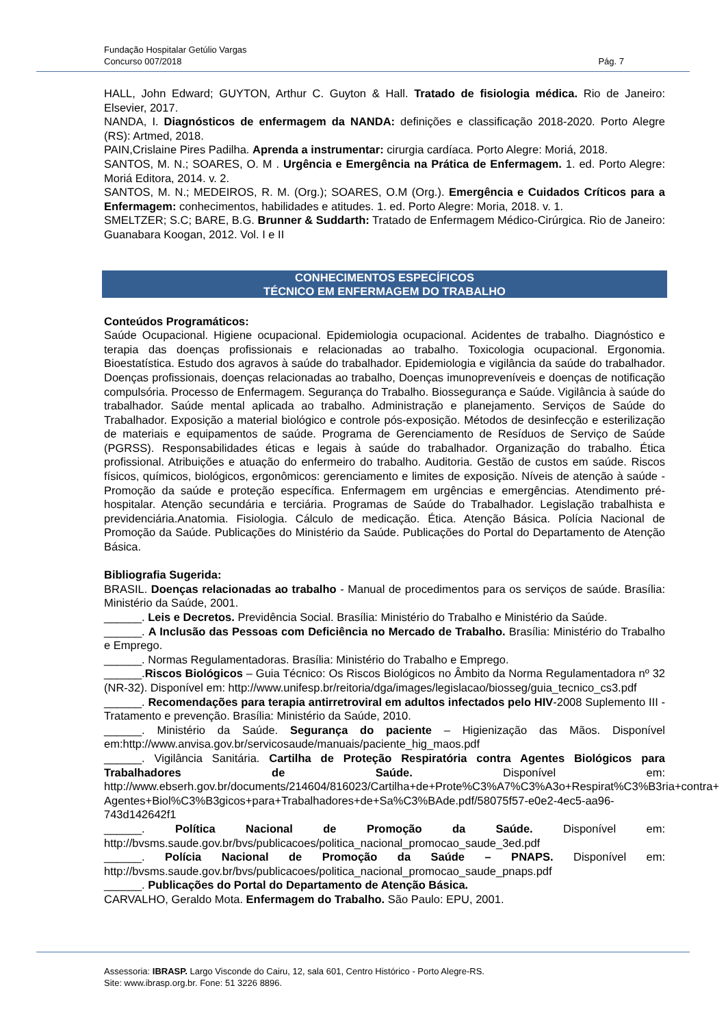Fundação Hospitalar Getúlio Vargas
Concurso 007/2018 Pág. 7
HALL, John Edward; GUYTON, Arthur C. Guyton & Hall. Tratado de fisiologia médica. Rio de Janeiro: Elsevier, 2017.
NANDA, I. Diagnósticos de enfermagem da NANDA: definições e classificação 2018-2020. Porto Alegre (RS): Artmed, 2018.
PAIN,Crislaine Pires Padilha. Aprenda a instrumentar: cirurgia cardíaca. Porto Alegre: Moriá, 2018.
SANTOS, M. N.; SOARES, O. M . Urgência e Emergência na Prática de Enfermagem. 1. ed. Porto Alegre: Moriá Editora, 2014. v. 2.
SANTOS, M. N.; MEDEIROS, R. M. (Org.); SOARES, O.M (Org.). Emergência e Cuidados Críticos para a Enfermagem: conhecimentos, habilidades e atitudes. 1. ed. Porto Alegre: Moria, 2018. v. 1.
SMELTZER; S.C; BARE, B.G. Brunner & Suddarth: Tratado de Enfermagem Médico-Cirúrgica. Rio de Janeiro: Guanabara Koogan, 2012. Vol. I e II
CONHECIMENTOS ESPECÍFICOS
TÉCNICO EM ENFERMAGEM DO TRABALHO
Conteúdos Programáticos:
Saúde Ocupacional. Higiene ocupacional. Epidemiologia ocupacional. Acidentes de trabalho. Diagnóstico e terapia das doenças profissionais e relacionadas ao trabalho. Toxicologia ocupacional. Ergonomia. Bioestatística. Estudo dos agravos à saúde do trabalhador. Epidemiologia e vigilância da saúde do trabalhador. Doenças profissionais, doenças relacionadas ao trabalho, Doenças imunopreveníveis e doenças de notificação compulsória. Processo de Enfermagem. Segurança do Trabalho. Biossegurança e Saúde. Vigilância à saúde do trabalhador. Saúde mental aplicada ao trabalho. Administração e planejamento. Serviços de Saúde do Trabalhador. Exposição a material biológico e controle pós-exposição. Métodos de desinfecção e esterilização de materiais e equipamentos de saúde. Programa de Gerenciamento de Resíduos de Serviço de Saúde (PGRSS). Responsabilidades éticas e legais à saúde do trabalhador. Organização do trabalho. Ética profissional. Atribuições e atuação do enfermeiro do trabalho. Auditoria. Gestão de custos em saúde. Riscos físicos, químicos, biológicos, ergonômicos: gerenciamento e limites de exposição. Níveis de atenção à saúde - Promoção da saúde e proteção específica. Enfermagem em urgências e emergências. Atendimento pré-hospitalar. Atenção secundária e terciária. Programas de Saúde do Trabalhador. Legislação trabalhista e previdenciária.Anatomia. Fisiologia. Cálculo de medicação. Ética. Atenção Básica. Polícia Nacional de Promoção da Saúde. Publicações do Ministério da Saúde. Publicações do Portal do Departamento de Atenção Básica.
Bibliografia Sugerida:
BRASIL. Doenças relacionadas ao trabalho - Manual de procedimentos para os serviços de saúde. Brasília: Ministério da Saúde, 2001.
______. Leis e Decretos. Previdência Social. Brasília: Ministério do Trabalho e Ministério da Saúde.
______. A Inclusão das Pessoas com Deficiência no Mercado de Trabalho. Brasília: Ministério do Trabalho e Emprego.
______. Normas Regulamentadoras. Brasília: Ministério do Trabalho e Emprego.
______.Riscos Biológicos – Guia Técnico: Os Riscos Biológicos no Âmbito da Norma Regulamentadora nº 32 (NR-32). Disponível em: http://www.unifesp.br/reitoria/dga/images/legislacao/biosseg/guia_tecnico_cs3.pdf
______. Recomendações para terapia antirretroviral em adultos infectados pelo HIV-2008 Suplemento III - Tratamento e prevenção. Brasília: Ministério da Saúde, 2010.
______. Ministério da Saúde. Segurança do paciente – Higienização das Mãos. Disponível em:http://www.anvisa.gov.br/servicosaude/manuais/paciente_hig_maos.pdf
______. Vigilância Sanitária. Cartilha de Proteção Respiratória contra Agentes Biológicos para Trabalhadores de Saúde. Disponível em: http://www.ebserh.gov.br/documents/214604/816023/Cartilha+de+Prote%C3%A7%C3%A3o+Respirat%C3%B3ria+contra+ Agentes+Biol%C3%B3gicos+para+Trabalhadores+de+Sa%C3%BAde.pdf/58075f57-e0e2-4ec5-aa96-743d142642f1
______. Política Nacional de Promoção da Saúde. Disponível em: http://bvsms.saude.gov.br/bvs/publicacoes/politica_nacional_promocao_saude_3ed.pdf
______. Polícia Nacional de Promoção da Saúde – PNAPS. Disponível em: http://bvsms.saude.gov.br/bvs/publicacoes/politica_nacional_promocao_saude_pnaps.pdf
______. Publicações do Portal do Departamento de Atenção Básica.
CARVALHO, Geraldo Mota. Enfermagem do Trabalho. São Paulo: EPU, 2001.
Assessoria: IBRASP. Largo Visconde do Cairu, 12, sala 601, Centro Histórico - Porto Alegre-RS.
Site: www.ibrasp.org.br. Fone: 51 3226 8896.